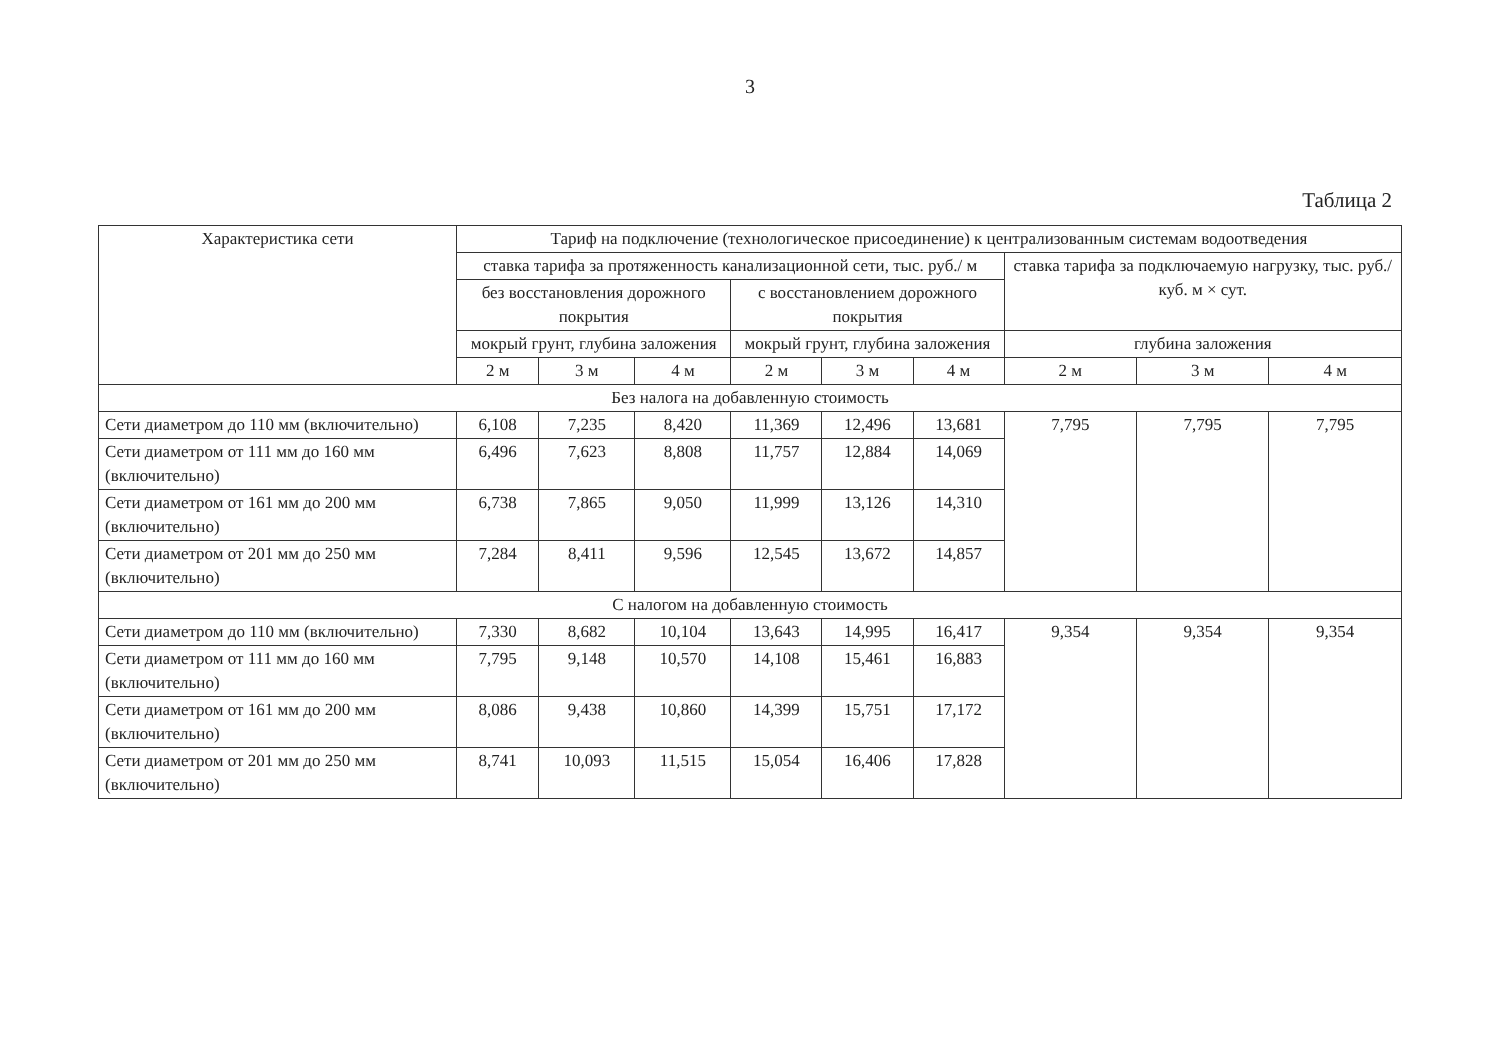3
Таблица 2
| Характеристика сети | Тариф на подключение (технологическое присоединение) к централизованным системам водоотведения | | | | | | | | |
| --- | --- | --- | --- | --- | --- | --- | --- | --- | --- |
| | ставка тарифа за протяженность канализационной сети, тыс. руб./ м | | | | | | ставка тарифа за подключаемую нагрузку, тыс. руб./ куб. м × сут. | | |
| | без восстановления дорожного покрытия | | | с восстановлением дорожного покрытия | | | | | |
| | мокрый грунт, глубина заложения | | | мокрый грунт, глубина заложения | | | глубина заложения | | |
| | 2 м | 3 м | 4 м | 2 м | 3 м | 4 м | 2 м | 3 м | 4 м |
| Без налога на добавленную стоимость | | | | | | | | | |
| Сети диаметром до 110 мм (включительно) | 6,108 | 7,235 | 8,420 | 11,369 | 12,496 | 13,681 | 7,795 | 7,795 | 7,795 |
| Сети диаметром от 111 мм до 160 мм (включительно) | 6,496 | 7,623 | 8,808 | 11,757 | 12,884 | 14,069 | | | |
| Сети диаметром от 161 мм до 200 мм (включительно) | 6,738 | 7,865 | 9,050 | 11,999 | 13,126 | 14,310 | | | |
| Сети диаметром от 201 мм до 250 мм (включительно) | 7,284 | 8,411 | 9,596 | 12,545 | 13,672 | 14,857 | | | |
| С налогом на добавленную стоимость | | | | | | | | | |
| Сети диаметром до 110 мм (включительно) | 7,330 | 8,682 | 10,104 | 13,643 | 14,995 | 16,417 | 9,354 | 9,354 | 9,354 |
| Сети диаметром от 111 мм до 160 мм (включительно) | 7,795 | 9,148 | 10,570 | 14,108 | 15,461 | 16,883 | | | |
| Сети диаметром от 161 мм до 200 мм (включительно) | 8,086 | 9,438 | 10,860 | 14,399 | 15,751 | 17,172 | | | |
| Сети диаметром от 201 мм до 250 мм (включительно) | 8,741 | 10,093 | 11,515 | 15,054 | 16,406 | 17,828 | | | |